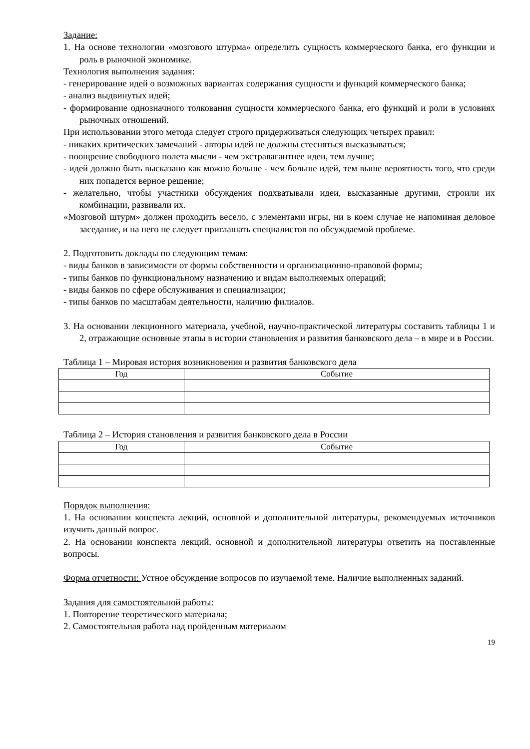Задание:
1. На основе технологии «мозгового штурма» определить сущность коммерческого банка, его функции и роль в рыночной экономике.
Технология выполнения задания:
- генерирование идей о возможных вариантах содержания сущности и функций коммерческого банка;
- анализ выдвинутых идей;
- формирование однозначного толкования сущности коммерческого банка, его функций и роли в условиях рыночных отношений.
При использовании этого метода следует строго придерживаться следующих четырех правил:
- никаких критических замечаний - авторы идей не должны стесняться высказываться;
- поощрение свободного полета мысли - чем экстравагантнее идеи, тем лучше;
- идей должно быть высказано как можно больше - чем больше идей, тем выше вероятность того, что среди них попадется верное решение;
- желательно, чтобы участники обсуждения подхватывали идеи, высказанные другими, строили их комбинации, развивали их.
«Мозговой штурм» должен проходить весело, с элементами игры, ни в коем случае не напоминая деловое заседание, и на него не следует приглашать специалистов по обсуждаемой проблеме.
2. Подготовить доклады по следующим темам:
- виды банков в зависимости от формы собственности и организационно-правовой формы;
- типы банков по функциональному назначению и видам выполняемых операций;
- виды банков по сфере обслуживания и специализации;
- типы банков по масштабам деятельности, наличию филиалов.
3. На основании лекционного материала, учебной, научно-практической литературы составить таблицы 1 и 2, отражающие основные этапы в истории становления и развития банковского дела – в мире и в России.
Таблица 1 – Мировая история возникновения и развития банковского дела
| Год | Событие |
| --- | --- |
Таблица 2 – История становления и развития банковского дела в России
| Год | Событие |
| --- | --- |
Порядок выполнения:
1. На основании конспекта лекций, основной и дополнительной литературы, рекомендуемых источников изучить данный вопрос.
2. На основании конспекта лекций, основной и дополнительной литературы ответить на поставленные вопросы.
Форма отчетности: Устное обсуждение вопросов по изучаемой теме. Наличие выполненных заданий.
Задания для самостоятельной работы:
1. Повторение теоретического материала;
2. Самостоятельная работа над пройденным материалом
19